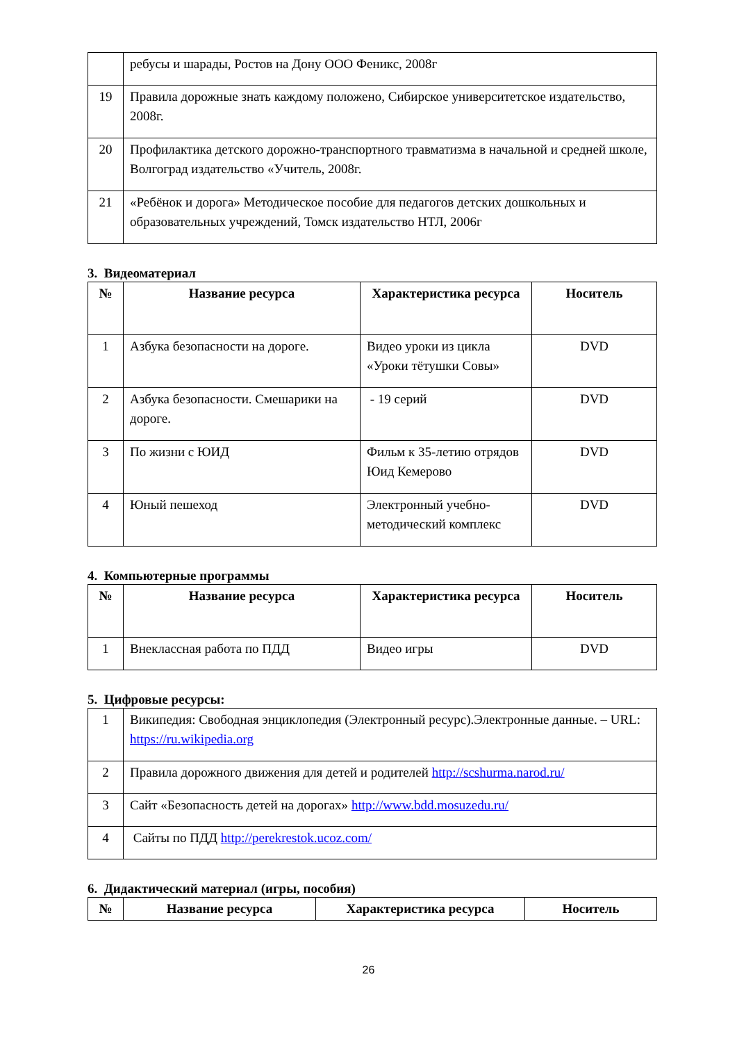| | ребусы и шарады, Ростов на Дону ООО Феникс, 2008г |
| 19 | Правила дорожные знать каждому положено, Сибирское университетское издательство, 2008г. |
| 20 | Профилактика детского дорожно-транспортного травматизма в начальной и средней школе, Волгоград издательство «Учитель, 2008г. |
| 21 | «Ребёнок и дорога» Методическое пособие для педагогов детских дошкольных и образовательных учреждений, Томск издательство НТЛ, 2006г |
3. Видеоматериал
| № | Название ресурса | Характеристика ресурса | Носитель |
| --- | --- | --- | --- |
| 1 | Азбука безопасности на дороге. | Видео уроки из цикла «Уроки тётушки Совы» | DVD |
| 2 | Азбука безопасности. Смешарики на дороге. | - 19 серий | DVD |
| 3 | По жизни с ЮИД | Фильм к 35-летию отрядов Юид Кемерово | DVD |
| 4 | Юный пешеход | Электронный учебно-методический комплекс | DVD |
4. Компьютерные программы
| № | Название ресурса | Характеристика ресурса | Носитель |
| --- | --- | --- | --- |
| 1 | Внеклассная работа по ПДД | Видео игры | DVD |
5. Цифровые ресурсы:
| 1 | Википедия: Свободная энциклопедия (Электронный ресурс).Электронные данные. – URL: https://ru.wikipedia.org |
| 2 | Правила дорожного движения для детей и родителей http://scshurma.narod.ru/ |
| 3 | Сайт «Безопасность детей на дорогах» http://www.bdd.mosuzedu.ru/ |
| 4 | Сайты по ПДД http://perekrestok.ucoz.com/ |
6. Дидактический материал (игры, пособия)
| № | Название ресурса | Характеристика ресурса | Носитель |
| --- | --- | --- | --- |
26